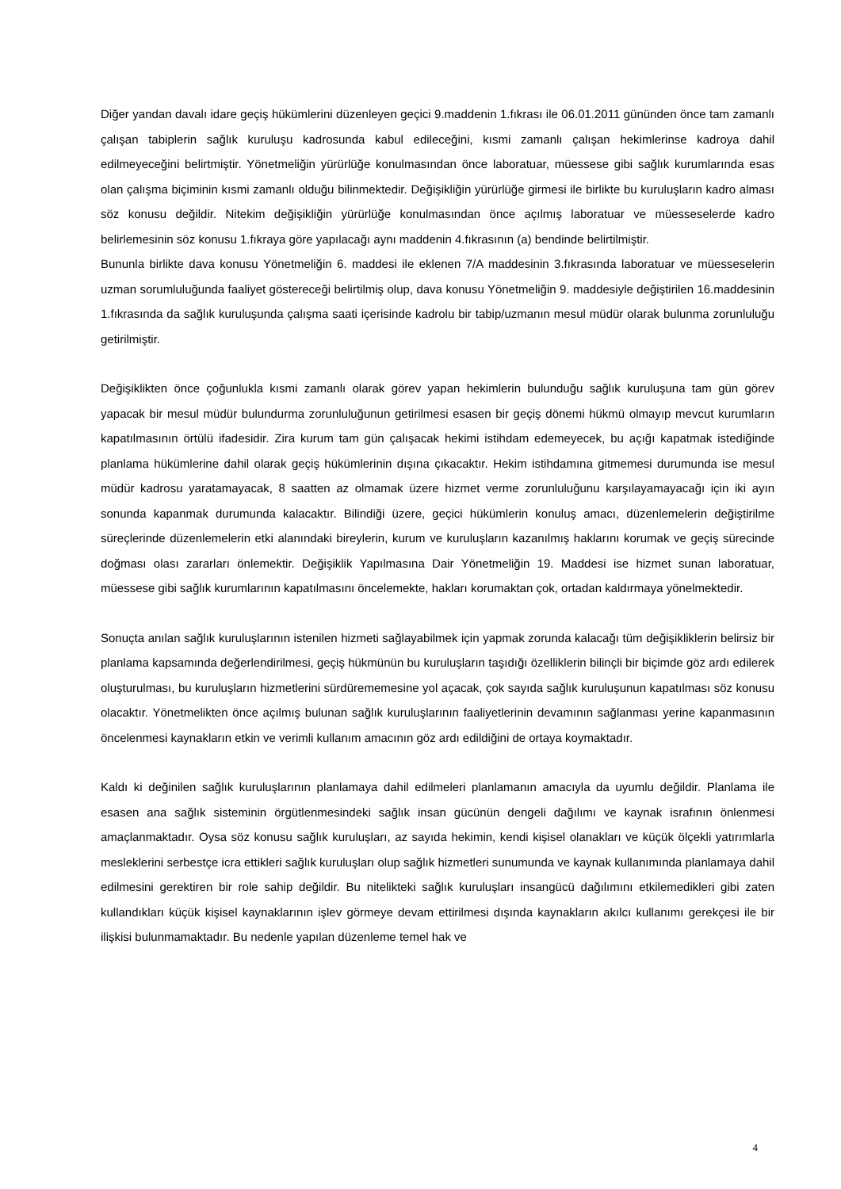Diğer yandan davalı idare geçiş hükümlerini düzenleyen geçici 9.maddenin 1.fıkrası ile 06.01.2011 gününden önce tam zamanlı çalışan tabiplerin sağlık kuruluşu kadrosunda kabul edileceğini, kısmi zamanlı çalışan hekimlerinse kadroya dahil edilmeyeceğini belirtmiştir. Yönetmeliğin yürürlüğe konulmasından önce laboratuar, müessese gibi sağlık kurumlarında esas olan çalışma biçiminin kısmi zamanlı olduğu bilinmektedir. Değişikliğin yürürlüğe girmesi ile birlikte bu kuruluşların kadro alması söz konusu değildir. Nitekim değişikliğin yürürlüğe konulmasından önce açılmış laboratuar ve müesseselerde kadro belirlemesinin söz konusu 1.fıkraya göre yapılacağı aynı maddenin 4.fıkrasının (a) bendinde belirtilmiştir.
Bununla birlikte dava konusu Yönetmeliğin 6. maddesi ile eklenen 7/A maddesinin 3.fıkrasında laboratuar ve müesseselerin uzman sorumluluğunda faaliyet göstereceği belirtilmiş olup, dava konusu Yönetmeliğin 9. maddesiyle değiştirilen 16.maddesinin 1.fıkrasında da sağlık kuruluşunda çalışma saati içerisinde kadrolu bir tabip/uzmanın mesul müdür olarak bulunma zorunluluğu getirilmiştir.
Değişiklikten önce çoğunlukla kısmi zamanlı olarak görev yapan hekimlerin bulunduğu sağlık kuruluşuna tam gün görev yapacak bir mesul müdür bulundurma zorunluluğunun getirilmesi esasen bir geçiş dönemi hükmü olmayıp mevcut kurumların kapatılmasının örtülü ifadesidir. Zira kurum tam gün çalışacak hekimi istihdam edemeyecek, bu açığı kapatmak istediğinde planlama hükümlerine dahil olarak geçiş hükümlerinin dışına çıkacaktır. Hekim istihdamına gitmemesi durumunda ise mesul müdür kadrosu yaratamayacak, 8 saatten az olmamak üzere hizmet verme zorunluluğunu karşılayamayacağı için iki ayın sonunda kapanmak durumunda kalacaktır. Bilindiği üzere, geçici hükümlerin konuluş amacı, düzenlemelerin değiştirilme süreçlerinde düzenlemelerin etki alanındaki bireylerin, kurum ve kuruluşların kazanılmış haklarını korumak ve geçiş sürecinde doğması olası zararları önlemektir. Değişiklik Yapılmasına Dair Yönetmeliğin 19. Maddesi ise hizmet sunan laboratuar, müessese gibi sağlık kurumlarının kapatılmasını öncelemekte, hakları korumaktan çok, ortadan kaldırmaya yönelmektedir.
Sonuçta anılan sağlık kuruluşlarının istenilen hizmeti sağlayabilmek için yapmak zorunda kalacağı tüm değişikliklerin belirsiz bir planlama kapsamında değerlendirilmesi, geçiş hükmünün bu kuruluşların taşıdığı özelliklerin bilinçli bir biçimde göz ardı edilerek oluşturulması, bu kuruluşların hizmetlerini sürdürememesine yol açacak, çok sayıda sağlık kuruluşunun kapatılması söz konusu olacaktır. Yönetmelikten önce açılmış bulunan sağlık kuruluşlarının faaliyetlerinin devamının sağlanması yerine kapanmasının öncelenmesi kaynakların etkin ve verimli kullanım amacının göz ardı edildiğini de ortaya koymaktadır.
Kaldı ki değinilen sağlık kuruluşlarının planlamaya dahil edilmeleri planlamanın amacıyla da uyumlu değildir. Planlama ile esasen ana sağlık sisteminin örgütlenmesindeki sağlık insan gücünün dengeli dağılımı ve kaynak israfının önlenmesi amaçlanmaktadır. Oysa söz konusu sağlık kuruluşları, az sayıda hekimin, kendi kişisel olanakları ve küçük ölçekli yatırımlarla mesleklerini serbestçe icra ettikleri sağlık kuruluşları olup sağlık hizmetleri sunumunda ve kaynak kullanımında planlamaya dahil edilmesini gerektiren bir role sahip değildir. Bu nitelikteki sağlık kuruluşları insangücü dağılımını etkilemedikleri gibi zaten kullandıkları küçük kişisel kaynaklarının işlev görmeye devam ettirilmesi dışında kaynakların akılcı kullanımı gerekçesi ile bir ilişkisi bulunmamaktadır. Bu nedenle yapılan düzenleme temel hak ve
4